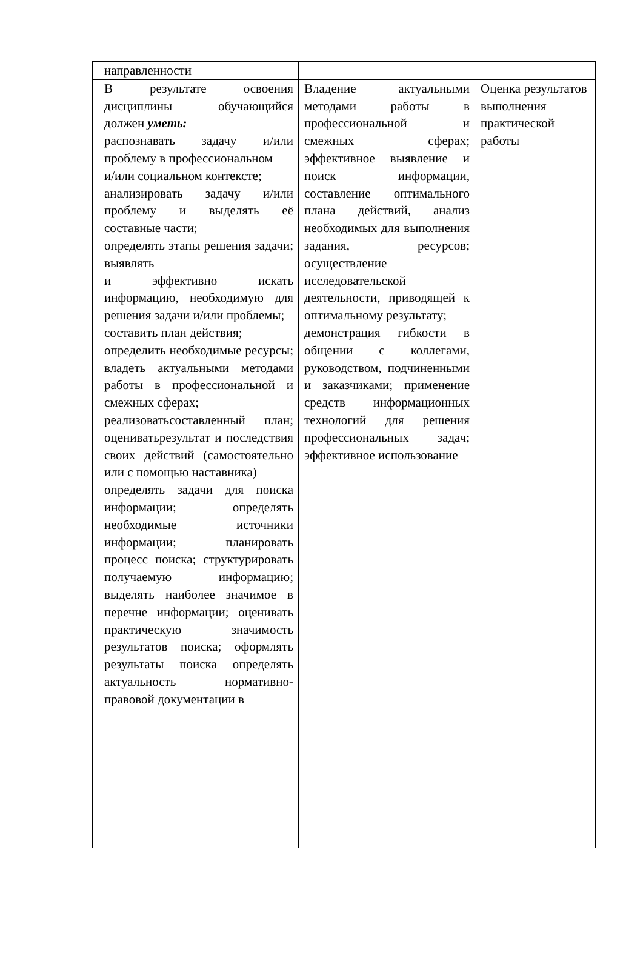| направленности | | |
| В результате освоения дисциплины обучающийся должен уметь: распознавать задачу и/или проблему в профессиональном и/или социальном контексте; анализировать задачу и/или проблему и выделять её составные части; определять этапы решения задачи; выявлять и эффективно искать информацию, необходимую для решения задачи и/или проблемы; составить план действия; определить необходимые ресурсы; владеть актуальными методами работы в профессиональной и смежных сферах; реализоватьсоставленный план; оцениватьрезультат и последствия своих действий (самостоятельно или с помощью наставника) определять задачи для поиска информации; определять необходимые источники информации; планировать процесс поиска; структурировать получаемую информацию; выделять наиболее значимое в перечне информации; оценивать практическую значимость результатов поиска; оформлять результаты поиска определять актуальность нормативно-правовой документации в | Владение актуальными методами работы в профессиональной и смежных сферах; эффективное выявление и поиск информации, составление оптимального плана действий, анализ необходимых для выполнения задания, ресурсов; осуществление исследовательской деятельности, приводящей к оптимальному результату; демонстрация гибкости в общении с коллегами, руководством, подчиненными и заказчиками; применение средств информационных технологий для решения профессиональных задач; эффективное использование | Оценка результатов выполнения практической работы |